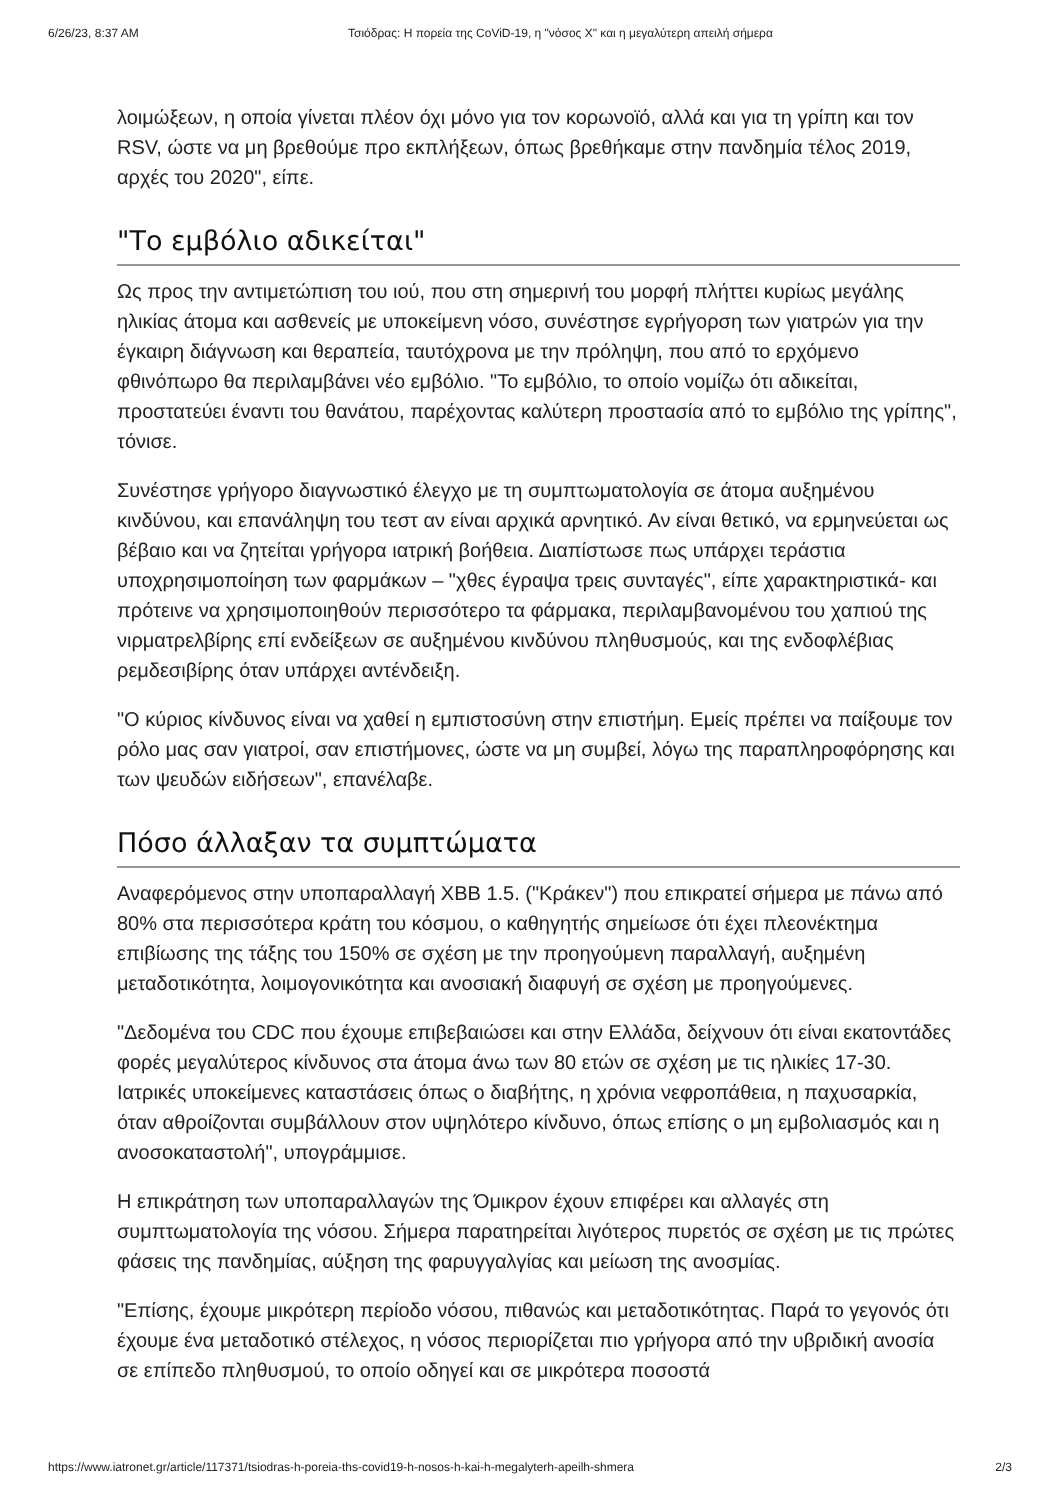6/26/23, 8:37 AM Τσιόδρας: Η πορεία της CoViD-19, η "νόσος Χ" και η μεγαλύτερη απειλή σήμερα
λοιμώξεων, η οποία γίνεται πλέον όχι μόνο για τον κορωνοϊό, αλλά και για τη γρίπη και τον RSV, ώστε να μη βρεθούμε προ εκπλήξεων, όπως βρεθήκαμε στην πανδημία τέλος 2019, αρχές του 2020", είπε.
"Το εμβόλιο αδικείται"
Ως προς την αντιμετώπιση του ιού, που στη σημερινή του μορφή πλήττει κυρίως μεγάλης ηλικίας άτομα και ασθενείς με υποκείμενη νόσο, συνέστησε εγρήγορση των γιατρών για την έγκαιρη διάγνωση και θεραπεία, ταυτόχρονα με την πρόληψη, που από το ερχόμενο φθινόπωρο θα περιλαμβάνει νέο εμβόλιο. "Το εμβόλιο, το οποίο νομίζω ότι αδικείται, προστατεύει έναντι του θανάτου, παρέχοντας καλύτερη προστασία από το εμβόλιο της γρίπης", τόνισε.
Συνέστησε γρήγορο διαγνωστικό έλεγχο με τη συμπτωματολογία σε άτομα αυξημένου κινδύνου, και επανάληψη του τεστ αν είναι αρχικά αρνητικό. Αν είναι θετικό, να ερμηνεύεται ως βέβαιο και να ζητείται γρήγορα ιατρική βοήθεια. Διαπίστωσε πως υπάρχει τεράστια υποχρησιμοποίηση των φαρμάκων – "χθες έγραψα τρεις συνταγές", είπε χαρακτηριστικά- και πρότεινε να χρησιμοποιηθούν περισσότερο τα φάρμακα, περιλαμβανομένου του χαπιού της νιρματρελβίρης επί ενδείξεων σε αυξημένου κινδύνου πληθυσμούς, και της ενδοφλέβιας ρεμδεσιβίρης όταν υπάρχει αντένδειξη.
"Ο κύριος κίνδυνος είναι να χαθεί η εμπιστοσύνη στην επιστήμη. Εμείς πρέπει να παίξουμε τον ρόλο μας σαν γιατροί, σαν επιστήμονες, ώστε να μη συμβεί, λόγω της παραπληροφόρησης και των ψευδών ειδήσεων", επανέλαβε.
Πόσο άλλαξαν τα συμπτώματα
Αναφερόμενος στην υποπαραλλαγή XBB 1.5. ("Κράκεν") που επικρατεί σήμερα με πάνω από 80% στα περισσότερα κράτη του κόσμου, ο καθηγητής σημείωσε ότι έχει πλεονέκτημα επιβίωσης της τάξης του 150% σε σχέση με την προηγούμενη παραλλαγή, αυξημένη μεταδοτικότητα, λοιμογονικότητα και ανοσιακή διαφυγή σε σχέση με προηγούμενες.
"Δεδομένα του CDC που έχουμε επιβεβαιώσει και στην Ελλάδα, δείχνουν ότι είναι εκατοντάδες φορές μεγαλύτερος κίνδυνος στα άτομα άνω των 80 ετών σε σχέση με τις ηλικίες 17-30. Ιατρικές υποκείμενες καταστάσεις όπως ο διαβήτης, η χρόνια νεφροπάθεια, η παχυσαρκία, όταν αθροίζονται συμβάλλουν στον υψηλότερο κίνδυνο, όπως επίσης ο μη εμβολιασμός και η ανοσοκαταστολή", υπογράμμισε.
Η επικράτηση των υποπαραλλαγών της Όμικρον έχουν επιφέρει και αλλαγές στη συμπτωματολογία της νόσου. Σήμερα παρατηρείται λιγότερος πυρετός σε σχέση με τις πρώτες φάσεις της πανδημίας, αύξηση της φαρυγγαλγίας και μείωση της ανοσμίας.
"Επίσης, έχουμε μικρότερη περίοδο νόσου, πιθανώς και μεταδοτικότητας. Παρά το γεγονός ότι έχουμε ένα μεταδοτικό στέλεχος, η νόσος περιορίζεται πιο γρήγορα από την υβριδική ανοσία σε επίπεδο πληθυσμού, το οποίο οδηγεί και σε μικρότερα ποσοστά
https://www.iatronet.gr/article/117371/tsiodras-h-poreia-ths-covid19-h-nosos-h-kai-h-megalyterh-apeilh-shmera 2/3